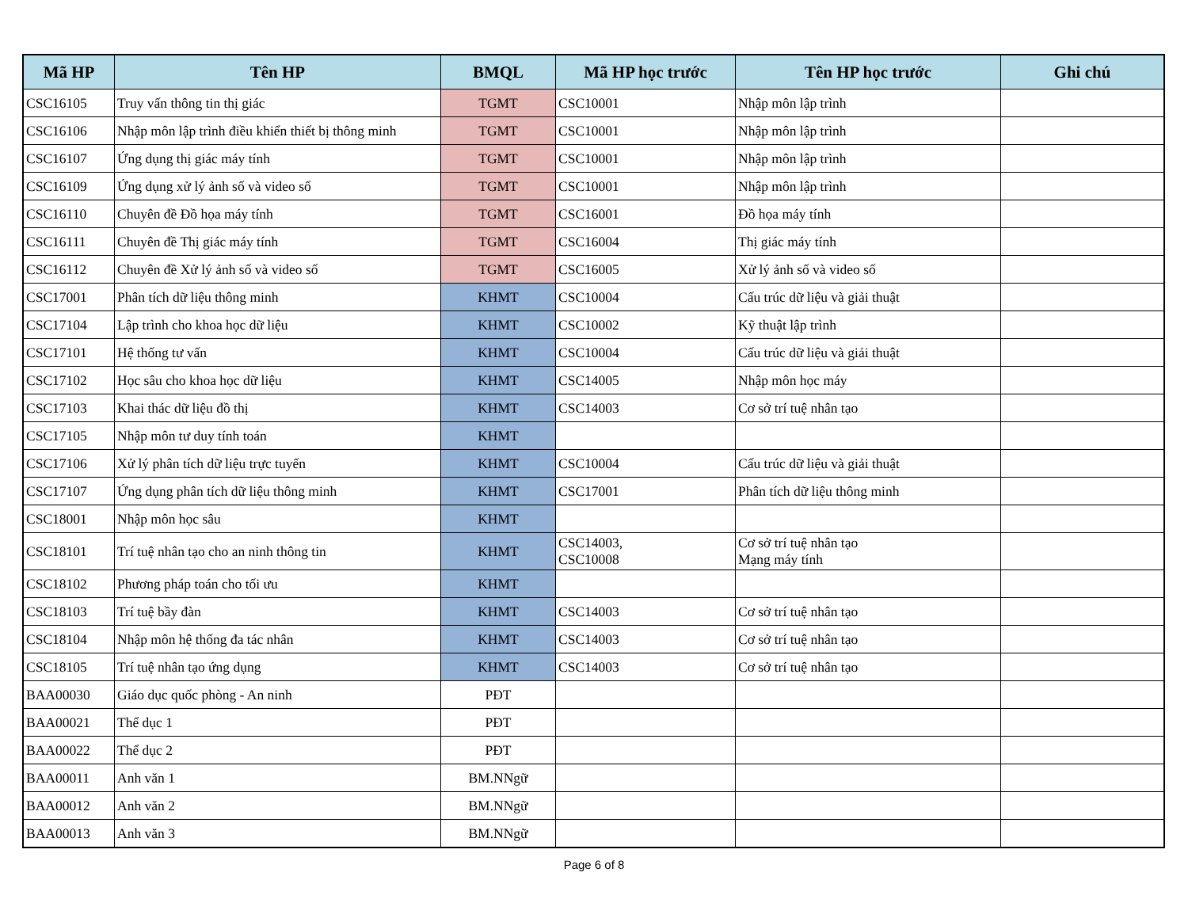| Mã HP | Tên HP | BMQL | Mã HP học trước | Tên HP học trước | Ghi chú |
| --- | --- | --- | --- | --- | --- |
| CSC16105 | Truy vấn thông tin thị giác | TGMT | CSC10001 | Nhập môn lập trình | |
| CSC16106 | Nhập môn lập trình điều khiển thiết bị thông minh | TGMT | CSC10001 | Nhập môn lập trình | |
| CSC16107 | Ứng dụng thị giác máy tính | TGMT | CSC10001 | Nhập môn lập trình | |
| CSC16109 | Ứng dụng xử lý ảnh số và video số | TGMT | CSC10001 | Nhập môn lập trình | |
| CSC16110 | Chuyên đề Đồ họa máy tính | TGMT | CSC16001 | Đồ họa máy tính | |
| CSC16111 | Chuyên đề Thị giác máy tính | TGMT | CSC16004 | Thị giác máy tính | |
| CSC16112 | Chuyên đề Xử lý ảnh số và video số | TGMT | CSC16005 | Xử lý ảnh số và video số | |
| CSC17001 | Phân tích dữ liệu thông minh | KHMT | CSC10004 | Cấu trúc dữ liệu và giải thuật | |
| CSC17104 | Lập trình cho khoa học dữ liệu | KHMT | CSC10002 | Kỹ thuật lập trình | |
| CSC17101 | Hệ thống tư vấn | KHMT | CSC10004 | Cấu trúc dữ liệu và giải thuật | |
| CSC17102 | Học sâu cho khoa học dữ liệu | KHMT | CSC14005 | Nhập môn học máy | |
| CSC17103 | Khai thác dữ liệu đồ thị | KHMT | CSC14003 | Cơ sở trí tuệ nhân tạo | |
| CSC17105 | Nhập môn tư duy tính toán | KHMT | | | |
| CSC17106 | Xử lý phân tích dữ liệu trực tuyến | KHMT | CSC10004 | Cấu trúc dữ liệu và giải thuật | |
| CSC17107 | Ứng dụng phân tích dữ liệu thông minh | KHMT | CSC17001 | Phân tích dữ liệu thông minh | |
| CSC18001 | Nhập môn học sâu | KHMT | | | |
| CSC18101 | Trí tuệ nhân tạo cho an ninh thông tin | KHMT | CSC14003, CSC10008 | Cơ sở trí tuệ nhân tạo Mạng máy tính | |
| CSC18102 | Phương pháp toán cho tối ưu | KHMT | | | |
| CSC18103 | Trí tuệ bầy đàn | KHMT | CSC14003 | Cơ sở trí tuệ nhân tạo | |
| CSC18104 | Nhập môn hệ thống đa tác nhân | KHMT | CSC14003 | Cơ sở trí tuệ nhân tạo | |
| CSC18105 | Trí tuệ nhân tạo ứng dụng | KHMT | CSC14003 | Cơ sở trí tuệ nhân tạo | |
| BAA00030 | Giáo dục quốc phòng - An ninh | PĐT | | | |
| BAA00021 | Thể dục 1 | PĐT | | | |
| BAA00022 | Thể dục 2 | PĐT | | | |
| BAA00011 | Anh văn 1 | BM.NNgữ | | | |
| BAA00012 | Anh văn 2 | BM.NNgữ | | | |
| BAA00013 | Anh văn 3 | BM.NNgữ | | | |
Page 6 of 8